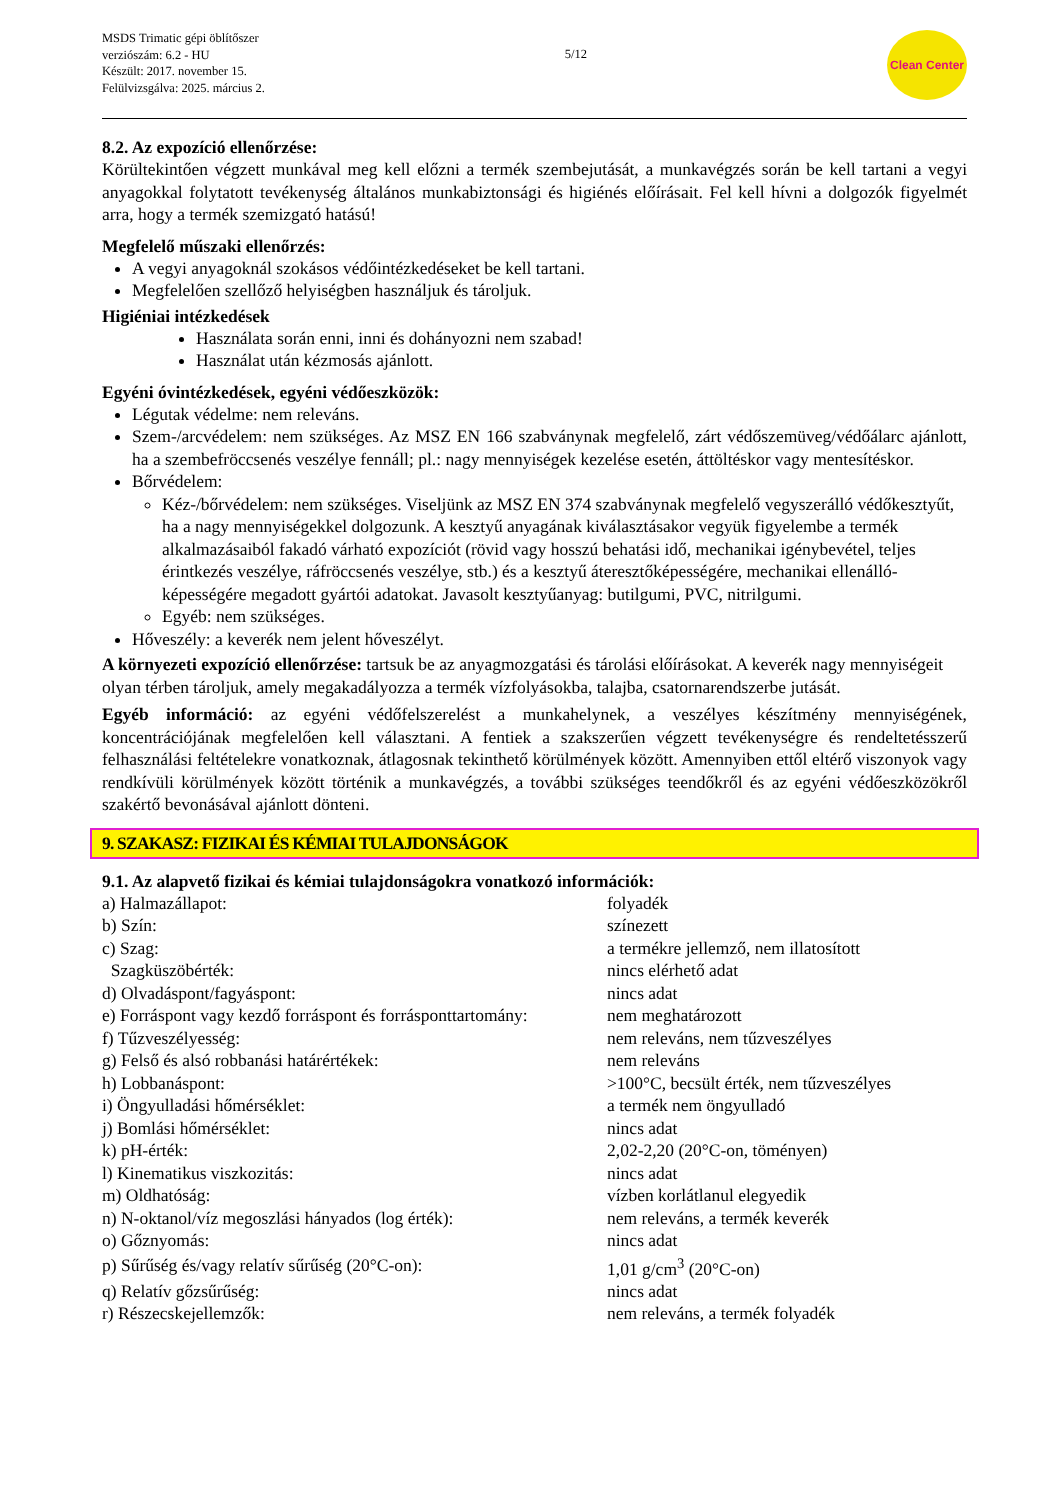MSDS Trimatic gépi öblítőszer
verziószám: 6.2 - HU
Készült: 2017. november 15.
Felülvizsgálva: 2025. március 2.
5/12
Clean Center
8.2. Az expozíció ellenőrzése:
Körültekintően végzett munkával meg kell előzni a termék szembejutását, a munkavégzés során be kell tartani a vegyi anyagokkal folytatott tevékenység általános munkabiztonsági és higiénés előírásait. Fel kell hívni a dolgozók figyelmét arra, hogy a termék szemizgató hatású!
Megfelelő műszaki ellenőrzés:
A vegyi anyagoknál szokásos védőintézkedéseket be kell tartani.
Megfelelően szellőző helyiségben használjuk és tároljuk.
Higiéniai intézkedések
Használata során enni, inni és dohányozni nem szabad!
Használat után kézmosás ajánlott.
Egyéni óvintézkedések, egyéni védőeszközök:
Légutak védelme: nem releváns.
Szem-/arcvédelem: nem szükséges. Az MSZ EN 166 szabványnak megfelelő, zárt védőszemüveg/védőálarc ajánlott, ha a szembefröccsenés veszélye fennáll; pl.: nagy mennyiségek kezelése esetén, áttöltéskor vagy mentesítéskor.
Bőrvédelem:
Kéz-/bőrvédelem: nem szükséges. Viseljünk az MSZ EN 374 szabványnak megfelelő vegyszerálló védőkesztyűt, ha a nagy mennyiségekkel dolgozunk. A kesztyű anyagának kiválasztásakor vegyük figyelembe a termék alkalmazásaiból fakadó várható expozíciót (rövid vagy hosszú behatási idő, mechanikai igénybevétel, teljes érintkezés veszélye, ráfröccsenés veszélye, stb.) és a kesztyű áteresztőképességére, mechanikai ellenálló-képességére megadott gyártói adatokat. Javasolt kesztyűanyag: butilgumi, PVC, nitrilgumi.
Egyéb: nem szükséges.
Hőveszély: a keverék nem jelent hőveszélyt.
A környezeti expozíció ellenőrzése: tartsuk be az anyagmozgatási és tárolási előírásokat. A keverék nagy mennyiségeit olyan térben tároljuk, amely megakadályozza a termék vízfolyásokba, talajba, csatornarendszerbe jutását.
Egyéb információ: az egyéni védőfelszerelést a munkahelynek, a veszélyes készítmény mennyiségének, koncentrációjának megfelelően kell választani. A fentiek a szakszerűen végzett tevékenységre és rendeltetésszerű felhasználási feltételekre vonatkoznak, átlagosnak tekinthető körülmények között. Amennyiben ettől eltérő viszonyok vagy rendkívüli körülmények között történik a munkavégzés, a további szükséges teendőkről és az egyéni védőeszközökről szakértő bevonásával ajánlott dönteni.
9. SZAKASZ: FIZIKAI ÉS KÉMIAI TULAJDONSÁGOK
9.1. Az alapvető fizikai és kémiai tulajdonságokra vonatkozó információk:
| a) Halmazállapot: | folyadék |
| b) Szín: | színezett |
| c) Szag: | a termékre jellemző, nem illatosított |
| Szagküszöbérték: | nincs elérhető adat |
| d) Olvadáspont/fagyáspont: | nincs adat |
| e) Forráspont vagy kezdő forráspont és forrásponttartomány: | nem meghatározott |
| f) Tűzveszélyesség: | nem releváns, nem tűzveszélyes |
| g) Felső és alsó robbanási határértékek: | nem releváns |
| h) Lobbanáspont: | >100°C, becsült érték, nem tűzveszélyes |
| i) Öngyulladási hőmérséklet: | a termék nem öngyulladó |
| j) Bomlási hőmérséklet: | nincs adat |
| k) pH-érték: | 2,02-2,20 (20°C-on, töményen) |
| l) Kinematikus viszkozitás: | nincs adat |
| m) Oldhatóság: | vízben korlátlanul elegyedik |
| n) N-oktanol/víz megoszlási hányados (log érték): | nem releváns, a termék keverék |
| o) Gőznyomás: | nincs adat |
| p) Sűrűség és/vagy relatív sűrűség (20°C-on): | 1,01 g/cm<sup>3</sup> (20°C-on) |
| q) Relatív gőzsűrűség: | nincs adat |
| r) Részecskejellemzők: | nem releváns, a termék folyadék |